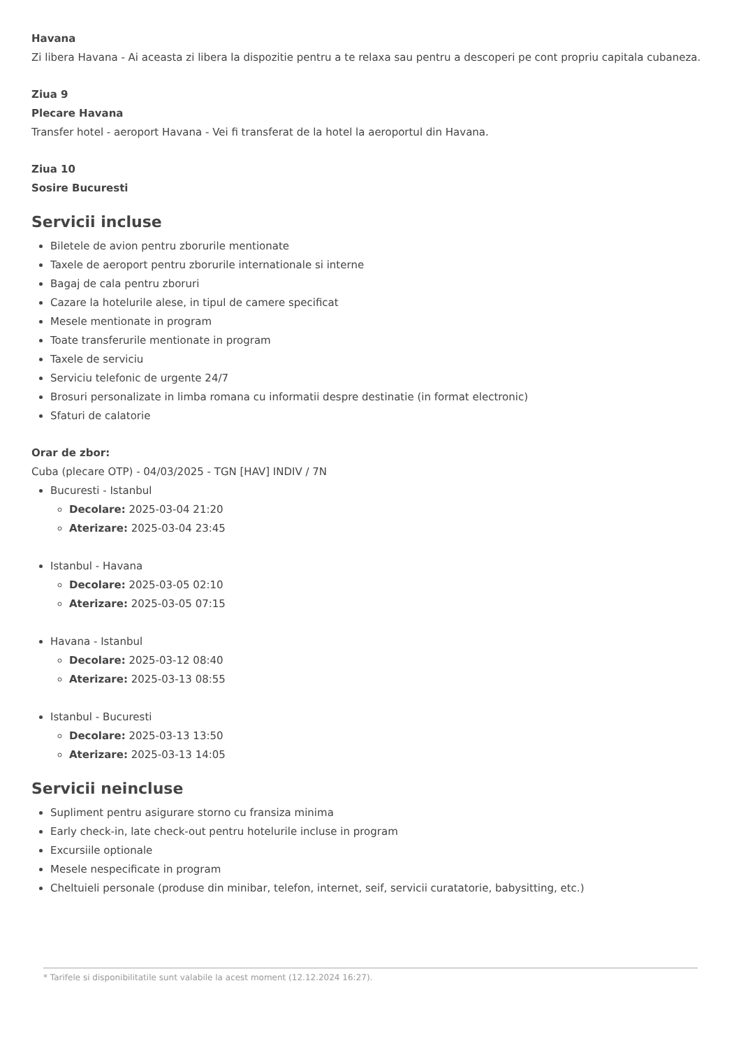Havana
Zi libera Havana - Ai aceasta zi libera la dispozitie pentru a te relaxa sau pentru a descoperi pe cont propriu capitala cubaneza.
Ziua 9
Plecare Havana
Transfer hotel - aeroport Havana - Vei fi transferat de la hotel la aeroportul din Havana.
Ziua 10
Sosire Bucuresti
Servicii incluse
Biletele de avion pentru zborurile mentionate
Taxele de aeroport pentru zborurile internationale si interne
Bagaj de cala pentru zboruri
Cazare la hotelurile alese, in tipul de camere specificat
Mesele mentionate in program
Toate transferurile mentionate in program
Taxele de serviciu
Serviciu telefonic de urgente 24/7
Brosuri personalizate in limba romana cu informatii despre destinatie (in format electronic)
Sfaturi de calatorie
Orar de zbor:
Cuba (plecare OTP) - 04/03/2025 - TGN [HAV] INDIV / 7N
Bucuresti - Istanbul
Decolare: 2025-03-04 21:20
Aterizare: 2025-03-04 23:45
Istanbul - Havana
Decolare: 2025-03-05 02:10
Aterizare: 2025-03-05 07:15
Havana - Istanbul
Decolare: 2025-03-12 08:40
Aterizare: 2025-03-13 08:55
Istanbul - Bucuresti
Decolare: 2025-03-13 13:50
Aterizare: 2025-03-13 14:05
Servicii neincluse
Supliment pentru asigurare storno cu fransiza minima
Early check-in, late check-out pentru hotelurile incluse in program
Excursiile optionale
Mesele nespecificate in program
Cheltuieli personale (produse din minibar, telefon, internet, seif, servicii curatatorie, babysitting, etc.)
* Tarifele si disponibilitatile sunt valabile la acest moment (12.12.2024 16:27).